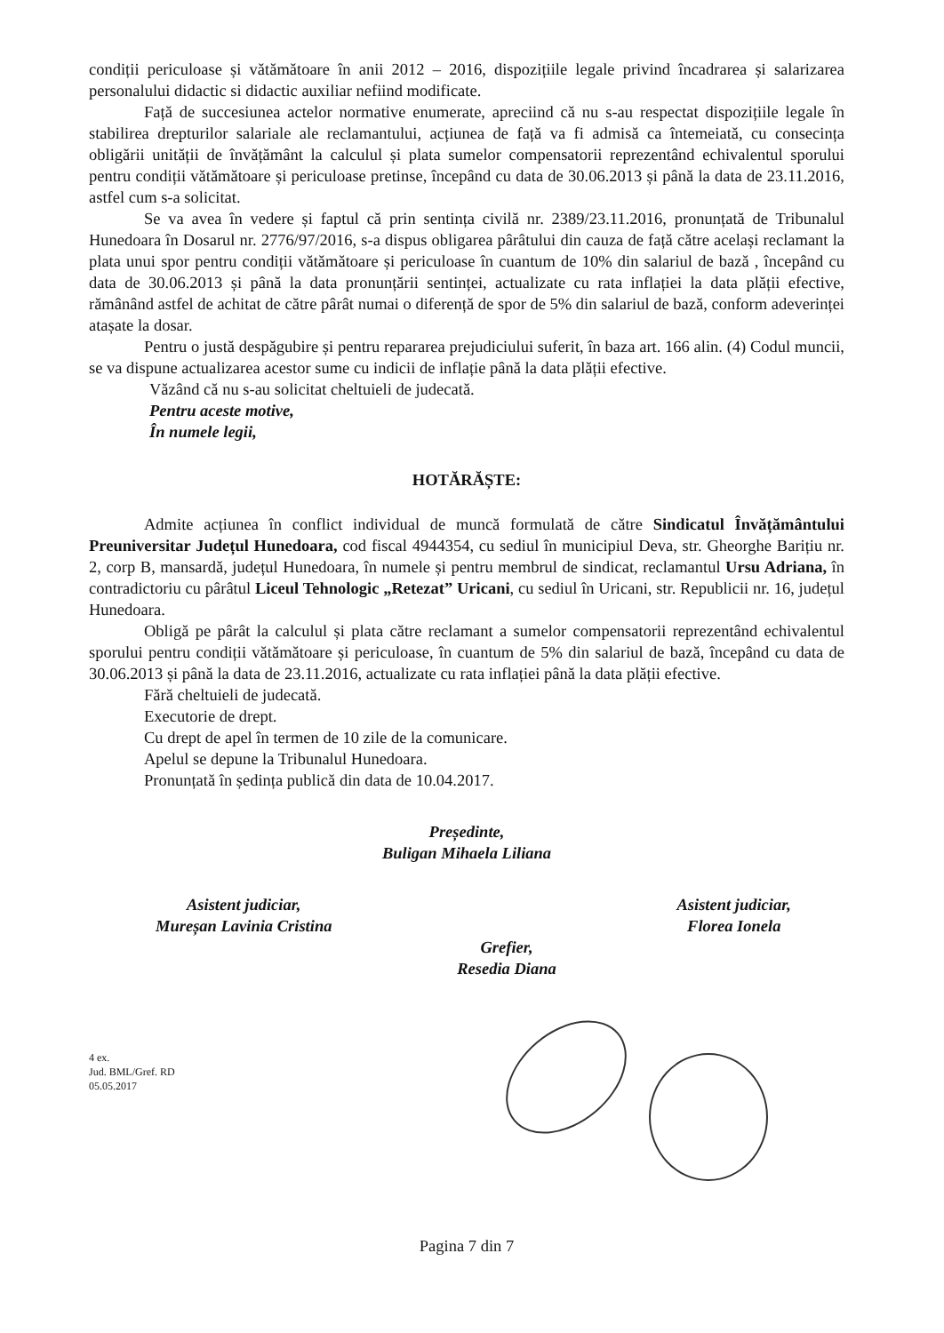condiții periculoase și vătămătoare în anii 2012 – 2016, dispozițiile legale privind încadrarea și salarizarea personalului didactic si didactic auxiliar nefiind modificate.
Față de succesiunea actelor normative enumerate, apreciind că nu s-au respectat dispozițiile legale în stabilirea drepturilor salariale ale reclamantului, acțiunea de față va fi admisă ca întemeiată, cu consecința obligării unității de învățământ la calculul și plata sumelor compensatorii reprezentând echivalentul sporului pentru condiții vătămătoare și periculoase pretinse, începând cu data de 30.06.2013 și până la data de 23.11.2016, astfel cum s-a solicitat.
Se va avea în vedere și faptul că prin sentința civilă nr. 2389/23.11.2016, pronunțată de Tribunalul Hunedoara în Dosarul nr. 2776/97/2016, s-a dispus obligarea pârâtului din cauza de față către același reclamant la plata unui spor pentru condiții vătămătoare și periculoase în cuantum de 10% din salariul de bază , începând cu data de 30.06.2013 și până la data pronunțării sentinței, actualizate cu rata inflației la data plății efective, rămânând astfel de achitat de către pârât numai o diferență de spor de 5% din salariul de bază, conform adeverinței atașate la dosar.
Pentru o justă despăgubire și pentru repararea prejudiciului suferit, în baza art. 166 alin. (4) Codul muncii, se va dispune actualizarea acestor sume cu indicii de inflație până la data plății efective.
Văzând că nu s-au solicitat cheltuieli de judecată.
Pentru aceste motive,
În numele legii,
HOTĂRĂȘTE:
Admite acțiunea în conflict individual de muncă formulată de către Sindicatul Învățământului Preuniversitar Județul Hunedoara, cod fiscal 4944354, cu sediul în municipiul Deva, str. Gheorghe Barițiu nr. 2, corp B, mansardă, județul Hunedoara, în numele și pentru membrul de sindicat, reclamantul Ursu Adriana, în contradictoriu cu pârâtul Liceul Tehnologic „Retezat” Uricani, cu sediul în Uricani, str. Republicii nr. 16, județul Hunedoara.
Obligă pe pârât la calculul și plata către reclamant a sumelor compensatorii reprezentând echivalentul sporului pentru condiții vătămătoare și periculoase, în cuantum de 5% din salariul de bază, începând cu data de 30.06.2013 și până la data de 23.11.2016, actualizate cu rata inflației până la data plății efective.
Fără cheltuieli de judecată.
Executorie de drept.
Cu drept de apel în termen de 10 zile de la comunicare.
Apelul se depune la Tribunalul Hunedoara.
Pronunțată în ședința publică din data de 10.04.2017.
Președinte,
Buligan Mihaela Liliana
Asistent judiciar,
Mureșan Lavinia Cristina
Asistent judiciar,
Florea Ionela
Grefier,
Resedia Diana
4 ex.
Jud. BML/Gref. RD
05.05.2017
Pagina 7 din 7